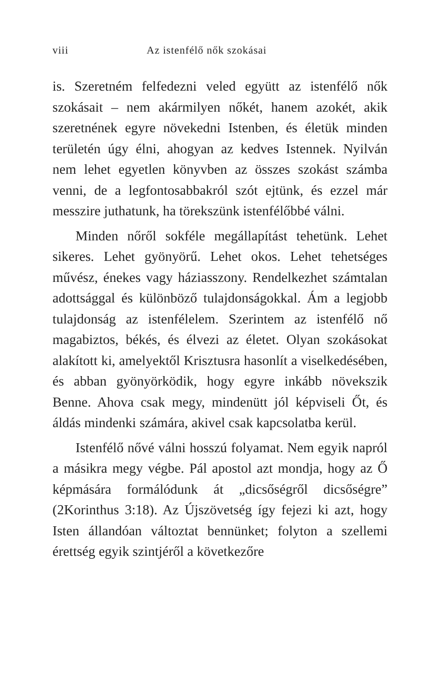viii Az istenfélő nők szokásai
is. Szeretném felfedezni veled együtt az istenfélő nők szokásait – nem akármilyen nőkét, hanem azokét, akik szeretnének egyre növekedni Istenben, és életük minden területén úgy élni, ahogyan az kedves Istennek. Nyilván nem lehet egyetlen könyvben az összes szokást számba venni, de a legfontosabbakról szót ejtünk, és ezzel már messzire juthatunk, ha törekszünk istenfélőbbé válni.
Minden nőről sokféle megállapítást tehetünk. Lehet sikeres. Lehet gyönyörű. Lehet okos. Lehet tehetséges művész, énekes vagy háziasszony. Rendelkezhet számtalan adottsággal és különböző tulajdonságokkal. Ám a legjobb tulajdonság az istenfélelem. Szerintem az istenfélő nő magabiztos, békés, és élvezi az életet. Olyan szokásokat alakított ki, amelyektől Krisztusra hasonlít a viselkedésében, és abban gyönyörködik, hogy egyre inkább növekszik Benne. Ahova csak megy, mindenütt jól képviseli Őt, és áldás mindenki számára, akivel csak kapcsolatba kerül.
Istenfélő nővé válni hosszú folyamat. Nem egyik napról a másikra megy végbe. Pál apostol azt mondja, hogy az Ő képmására formálódunk át „dicsőségről dicsőségre” (2Korinthus 3:18). Az Újszövetség így fejezi ki azt, hogy Isten állandóan változtat bennünket; folyton a szellemi érettség egyik szintjéről a következőre